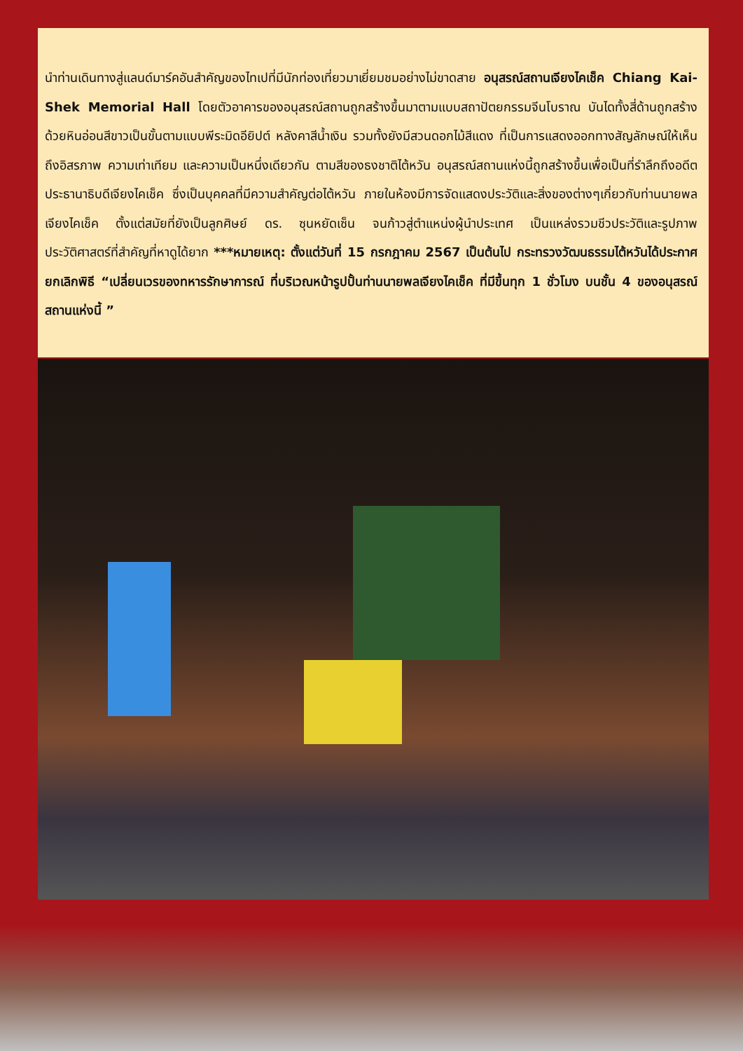นำท่านเดินทางสู่แลนด์มาร์คอันสำคัญของไทเปที่มีนักท่องเที่ยวมาเยี่ยมชมอย่างไม่ขาดสาย อนุสรณ์สถานเจียงไคเช็ค Chiang Kai-Shek Memorial Hall โดยตัวอาคารของอนุสรณ์สถานถูกสร้างขึ้นมาตามแบบสถาปัตยกรรมจีนโบราณ บันไดทั้งสี่ด้านถูกสร้างด้วยหินอ่อนสีขาวเป็นขั้นตามแบบพีระมิดอียิปต์ หลังคาสีน้ำเงิน รวมทั้งยังมีสวนดอกไม้สีแดง ที่เป็นการแสดงออกทางสัญลักษณ์ให้เห็นถึงอิสรภาพ ความเท่าเทียม และความเป็นหนึ่งเดียวกัน ตามสีของธงชาติไต้หวัน อนุสรณ์สถานแห่งนี้ถูกสร้างขึ้นเพื่อเป็นที่รำลึกถึงอดีตประธานาธิบดีเจียงไคเช็ค ซึ่งเป็นบุคคลที่มีความสำคัญต่อไต้หวัน ภายในห้องมีการจัดแสดงประวัติและสิ่งของต่างๆเกี่ยวกับท่านนายพลเจียงไคเช็ค ตั้งแต่สมัยที่ยังเป็นลูกศิษย์ ดร. ซุนหยัดเซ็น จนก้าวสู่ตำแหน่งผู้นำประเทศ เป็นแหล่งรวมชีวประวัติและรูปภาพประวัติศาสตร์ที่สำคัญที่หาดูได้ยาก ***หมายเหตุ: ตั้งแต่วันที่ 15 กรกฎาคม 2567 เป็นต้นไป กระทรวงวัฒนธรรมไต้หวันได้ประกาศยกเลิกพิธี “เปลี่ยนเวรของทหารรักษาการณ์ ที่บริเวณหน้ารูปปั้นท่านนายพลเจียงไคเช็ค ที่มีขึ้นทุก 1 ชั่วโมง บนชั้น 4 ของอนุสรณ์สถานแห่งนี้ ”